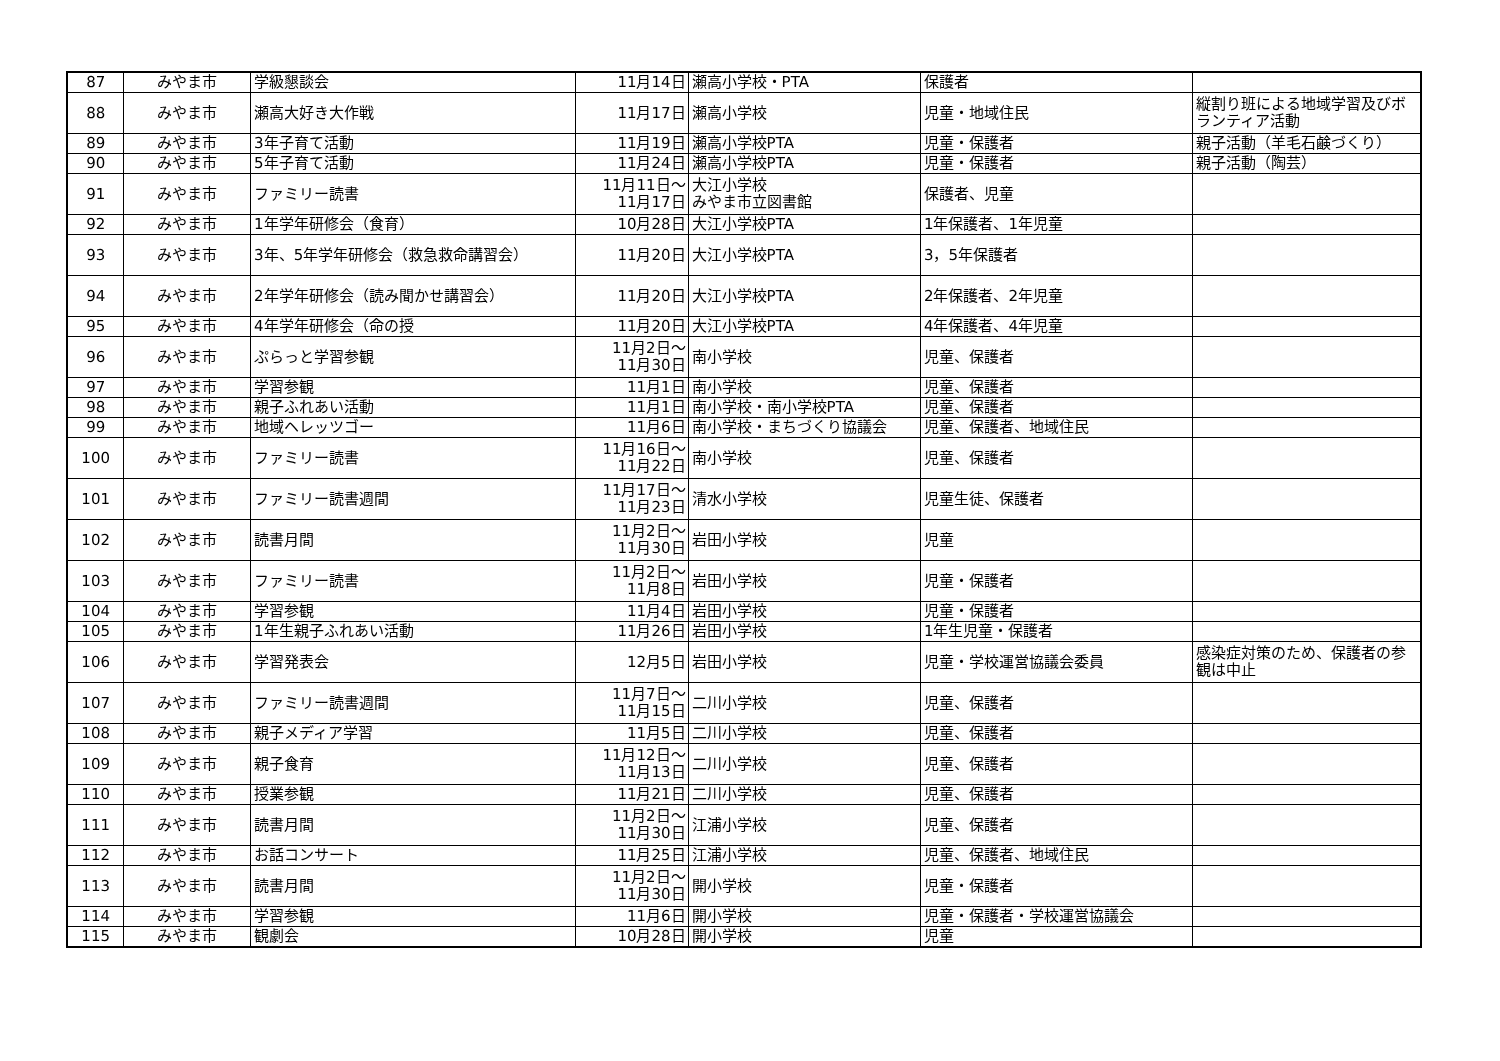| 87 | みやま市 | 学級懇談会 | 11月14日 | 瀬高小学校・PTA | 保護者 | |
| 88 | みやま市 | 瀬高大好き大作戦 | 11月17日 | 瀬高小学校 | 児童・地域住民 | 縦割り班による地域学習及びボランティア活動 |
| 89 | みやま市 | 3年子育て活動 | 11月19日 | 瀬高小学校PTA | 児童・保護者 | 親子活動（羊毛石鹸づくり） |
| 90 | みやま市 | 5年子育て活動 | 11月24日 | 瀬高小学校PTA | 児童・保護者 | 親子活動（陶芸） |
| 91 | みやま市 | ファミリー読書 | 11月11日～ 11月17日 | 大江小学校 みやま市立図書館 | 保護者、児童 | |
| 92 | みやま市 | 1年学年研修会（食育） | 10月28日 | 大江小学校PTA | 1年保護者、1年児童 | |
| 93 | みやま市 | 3年、5年学年研修会（救急救命講習会） | 11月20日 | 大江小学校PTA | 3，5年保護者 | |
| 94 | みやま市 | 2年学年研修会（読み聞かせ講習会） | 11月20日 | 大江小学校PTA | 2年保護者、2年児童 | |
| 95 | みやま市 | 4年学年研修会（命の授 | 11月20日 | 大江小学校PTA | 4年保護者、4年児童 | |
| 96 | みやま市 | ぷらっと学習参観 | 11月2日～ 11月30日 | 南小学校 | 児童、保護者 | |
| 97 | みやま市 | 学習参観 | 11月1日 | 南小学校 | 児童、保護者 | |
| 98 | みやま市 | 親子ふれあい活動 | 11月1日 | 南小学校・南小学校PTA | 児童、保護者 | |
| 99 | みやま市 | 地域ヘレッツゴー | 11月6日 | 南小学校・まちづくり協議会 | 児童、保護者、地域住民 | |
| 100 | みやま市 | ファミリー読書 | 11月16日～ 11月22日 | 南小学校 | 児童、保護者 | |
| 101 | みやま市 | ファミリー読書週間 | 11月17日～ 11月23日 | 清水小学校 | 児童生徒、保護者 | |
| 102 | みやま市 | 読書月間 | 11月2日～ 11月30日 | 岩田小学校 | 児童 | |
| 103 | みやま市 | ファミリー読書 | 11月2日～ 11月8日 | 岩田小学校 | 児童・保護者 | |
| 104 | みやま市 | 学習参観 | 11月4日 | 岩田小学校 | 児童・保護者 | |
| 105 | みやま市 | 1年生親子ふれあい活動 | 11月26日 | 岩田小学校 | 1年生児童・保護者 | |
| 106 | みやま市 | 学習発表会 | 12月5日 | 岩田小学校 | 児童・学校運営協議会委員 | 感染症対策のため、保護者の参観は中止 |
| 107 | みやま市 | ファミリー読書週間 | 11月7日～ 11月15日 | 二川小学校 | 児童、保護者 | |
| 108 | みやま市 | 親子メディア学習 | 11月5日 | 二川小学校 | 児童、保護者 | |
| 109 | みやま市 | 親子食育 | 11月12日～ 11月13日 | 二川小学校 | 児童、保護者 | |
| 110 | みやま市 | 授業参観 | 11月21日 | 二川小学校 | 児童、保護者 | |
| 111 | みやま市 | 読書月間 | 11月2日～ 11月30日 | 江浦小学校 | 児童、保護者 | |
| 112 | みやま市 | お話コンサート | 11月25日 | 江浦小学校 | 児童、保護者、地域住民 | |
| 113 | みやま市 | 読書月間 | 11月2日～ 11月30日 | 開小学校 | 児童・保護者 | |
| 114 | みやま市 | 学習参観 | 11月6日 | 開小学校 | 児童・保護者・学校運営協議会 | |
| 115 | みやま市 | 観劇会 | 10月28日 | 開小学校 | 児童 | |